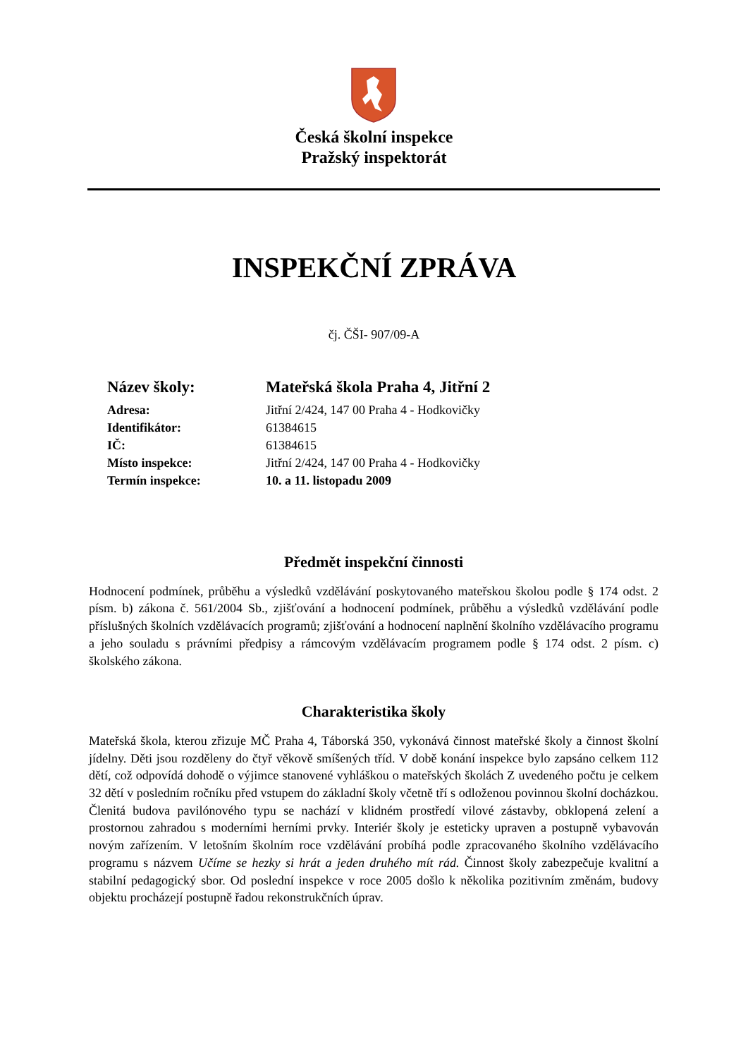Česká školní inspekce
Pražský inspektorát
INSPEKČNÍ ZPRÁVA
čj. ČŠI- 907/09-A
| Název školy: | Mateřská škola Praha 4, Jitřní 2 |
| Adresa: | Jitřní 2/424, 147 00 Praha 4 - Hodkovičky |
| Identifikátor: | 61384615 |
| IČ: | 61384615 |
| Místo inspekce: | Jitřní 2/424, 147 00 Praha 4 - Hodkovičky |
| Termín inspekce: | 10. a 11. listopadu 2009 |
Předmět inspekční činnosti
Hodnocení podmínek, průběhu a výsledků vzdělávání poskytovaného mateřskou školou podle § 174 odst. 2 písm. b) zákona č. 561/2004 Sb., zjišťování a hodnocení podmínek, průběhu a výsledků vzdělávání podle příslušných školních vzdělávacích programů; zjišťování a hodnocení naplnění školního vzdělávacího programu a jeho souladu s právními předpisy a rámcovým vzdělávacím programem podle § 174 odst. 2 písm. c) školského zákona.
Charakteristika školy
Mateřská škola, kterou zřizuje MČ Praha 4, Táborská 350, vykonává činnost mateřské školy a činnost školní jídelny. Děti jsou rozděleny do čtyř věkově smíšených tříd. V době konání inspekce bylo zapsáno celkem 112 dětí, což odpovídá dohodě o výjimce stanovené vyhláškou o mateřských školách Z uvedeného počtu je celkem 32 dětí v posledním ročníku před vstupem do základní školy včetně tří s odloženou povinnou školní docházkou. Členitá budova pavilónového typu se nachází v klidném prostředí vilové zástavby, obklopená zelení a prostornou zahradou s moderními herními prvky. Interiér školy je esteticky upraven a postupně vybavován novým zařízením. V letošním školním roce vzdělávání probíhá podle zpracovaného školního vzdělávacího programu s názvem Učíme se hezky si hrát a jeden druhého mít rád. Činnost školy zabezpečuje kvalitní a stabilní pedagogický sbor. Od poslední inspekce v roce 2005 došlo k několika pozitivním změnám, budovy objektu procházejí postupně řadou rekonstrukčních úprav.